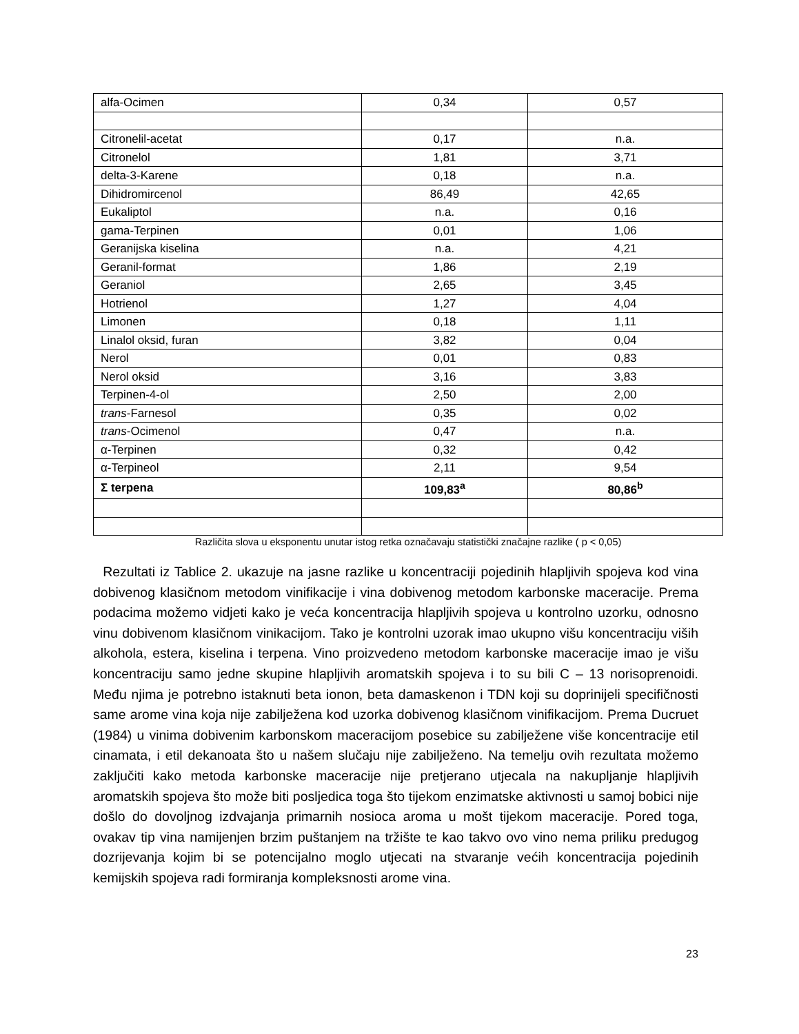| alfa-Ocimen | 0,34 | 0,57 |
| Citronelil-acetat | 0,17 | n.a. |
| Citronelol | 1,81 | 3,71 |
| delta-3-Karene | 0,18 | n.a. |
| Dihidromircenol | 86,49 | 42,65 |
| Eukaliptol | n.a. | 0,16 |
| gama-Terpinen | 0,01 | 1,06 |
| Geranijska kiselina | n.a. | 4,21 |
| Geranil-format | 1,86 | 2,19 |
| Geraniol | 2,65 | 3,45 |
| Hotrienol | 1,27 | 4,04 |
| Limonen | 0,18 | 1,11 |
| Linalol oksid, furan | 3,82 | 0,04 |
| Nerol | 0,01 | 0,83 |
| Nerol oksid | 3,16 | 3,83 |
| Terpinen-4-ol | 2,50 | 2,00 |
| trans -Farnesol | 0,35 | 0,02 |
| trans -Ocimenol | 0,47 | n.a. |
| α-Terpinen | 0,32 | 0,42 |
| α-Terpineol | 2,11 | 9,54 |
| Σ terpena | 109,83<sup>a</sup> | 80,86<sup>b</sup> |
Različita slova u eksponentu unutar istog retka označavaju statistički značajne razlike ( p < 0,05)
Rezultati iz Tablice 2. ukazuje na jasne razlike u koncentraciji pojedinih hlapljivih spojeva kod vina dobivenog klasičnom metodom vinifikacije i vina dobivenog metodom karbonske maceracije. Prema podacima možemo vidjeti kako je veća koncentracija hlapljivih spojeva u kontrolno uzorku, odnosno vinu dobivenom klasičnom vinikacijom. Tako je kontrolni uzorak imao ukupno višu koncentraciju viših alkohola, estera, kiselina i terpena. Vino proizvedeno metodom karbonske maceracije imao je višu koncentraciju samo jedne skupine hlapljivih aromatskih spojeva i to su bili C – 13 norisoprenoidi. Među njima je potrebno istaknuti beta ionon, beta damaskenon i TDN koji su doprinijeli specifičnosti same arome vina koja nije zabilježena kod uzorka dobivenog klasičnom vinifikacijom. Prema Ducruet (1984) u vinima dobivenim karbonskom maceracijom posebice su zabilježene više koncentracije etil cinamata, i etil dekanoata što u našem slučaju nije zabilježeno. Na temelju ovih rezultata možemo zaključiti kako metoda karbonske maceracije nije pretjerano utjecala na nakupljanje hlapljivih aromatskih spojeva što može biti posljedica toga što tijekom enzimatske aktivnosti u samoj bobici nije došlo do dovoljnog izdvajanja primarnih nosioca aroma u mošt tijekom maceracije. Pored toga, ovakav tip vina namijenjen brzim puštanjem na tržište te kao takvo ovo vino nema priliku predugog dozrijevanja kojim bi se potencijalno moglo utjecati na stvaranje većih koncentracija pojedinih kemijskih spojeva radi formiranja kompleksnosti arome vina.
23